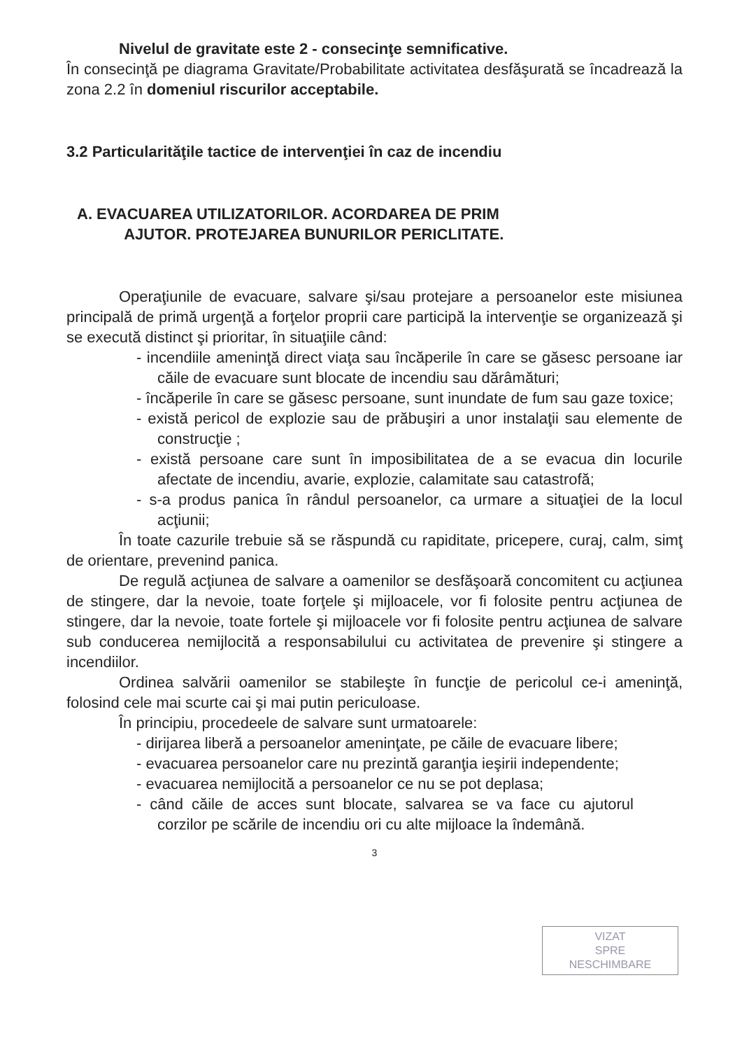Nivelul de gravitate este 2 - consecinţe semnificative.
În consecinţă pe diagrama Gravitate/Probabilitate activitatea desfăşurată se încadrează la zona 2.2 în domeniul riscurilor acceptabile.
3.2 Particularităţile tactice de intervenţiei în caz de incendiu
A. EVACUAREA UTILIZATORILOR. ACORDAREA DE PRIM
AJUTOR. PROTEJAREA BUNURILOR PERICLITATE.
Operaţiunile de evacuare, salvare şi/sau protejare a persoanelor este misiunea principală de primă urgenţă a forţelor proprii care participă la intervenţie se organizează şi se execută distinct şi prioritar, în situaţiile când:
- incendiile ameninţă direct viaţa sau încăperile în care se găsesc persoane iar căile de evacuare sunt blocate de incendiu sau dărâmături;
- încăperile în care se găsesc persoane, sunt inundate de fum sau gaze toxice;
- există pericol de explozie sau de prăbuşiri a unor instalaţii sau elemente de construcţie ;
- există persoane care sunt în imposibilitatea de a se evacua din locurile afectate de incendiu, avarie, explozie, calamitate sau catastrofă;
- s-a produs panica în rândul persoanelor, ca urmare a situaţiei de la locul acţiunii;
În toate cazurile trebuie să se răspundă cu rapiditate, pricepere, curaj, calm, simţ de orientare, prevenind panica.
De regulă acţiunea de salvare a oamenilor se desfăşoară concomitent cu acţiunea de stingere, dar la nevoie, toate forţele şi mijloacele, vor fi folosite pentru acţiunea de stingere, dar la nevoie, toate fortele şi mijloacele vor fi folosite pentru acţiunea de salvare sub conducerea nemijlocită a responsabilului cu activitatea de prevenire şi stingere a incendiilor.
Ordinea salvării oamenilor se stabileşte în funcţie de pericolul ce-i ameninţă, folosind cele mai scurte cai şi mai putin periculoase.
În principiu, procedeele de salvare sunt urmatoarele:
- dirijarea liberă a persoanelor ameninţate, pe căile de evacuare libere;
- evacuarea persoanelor care nu prezintă garanţia ieşirii independente;
- evacuarea nemijlocită a persoanelor ce nu se pot deplasa;
- când căile de acces sunt blocate, salvarea se va face cu ajutorul corzilor pe scările de incendiu ori cu alte mijloace la îndemână.
3
VIZAT
SPRE
NESCHIMBARE